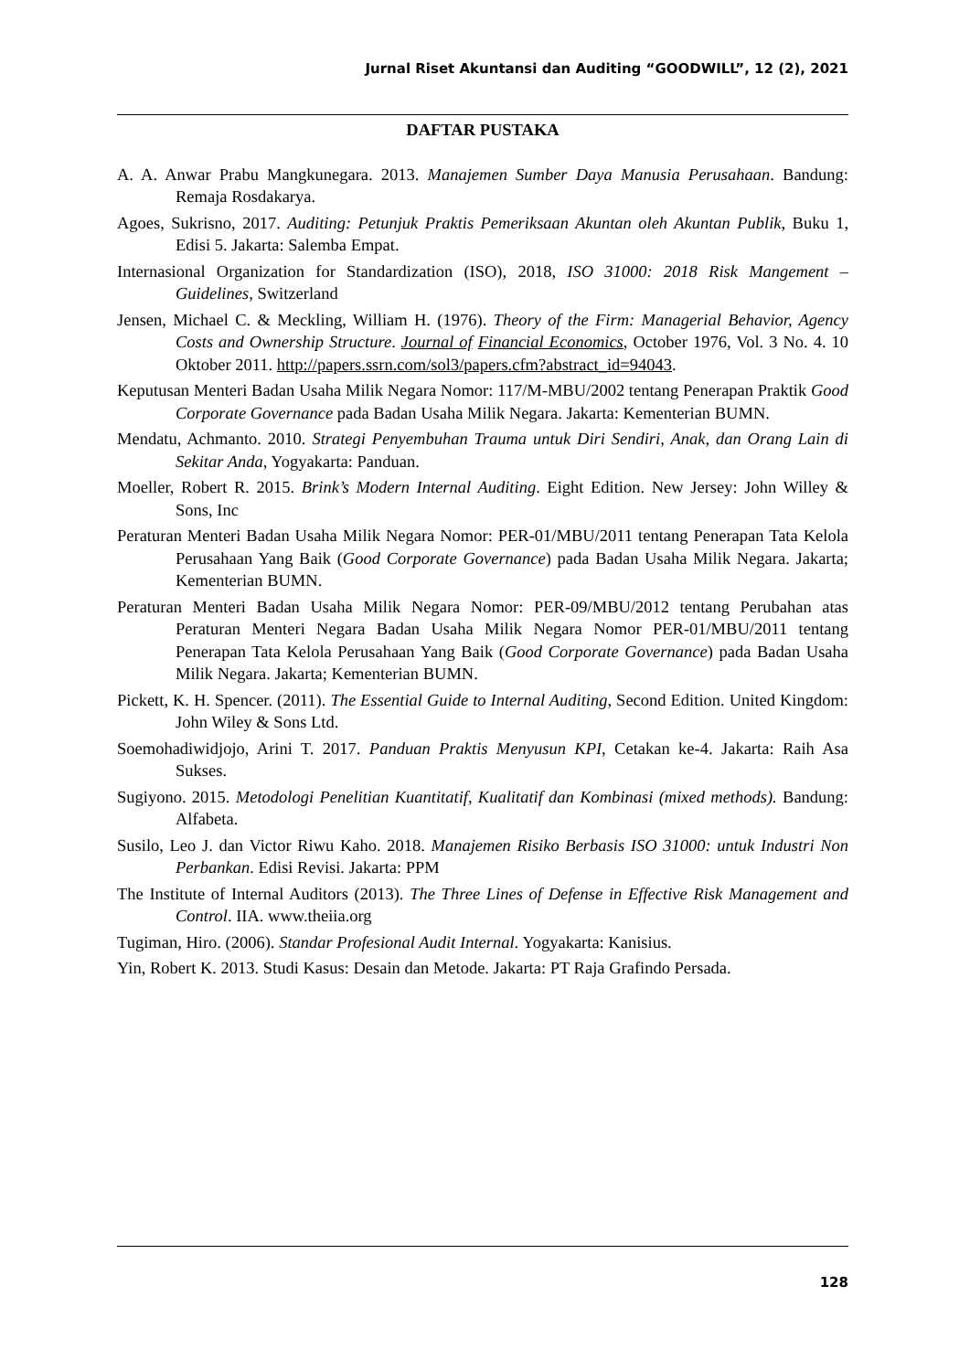Jurnal Riset Akuntansi dan Auditing “GOODWILL”, 12 (2), 2021
DAFTAR PUSTAKA
A. A. Anwar Prabu Mangkunegara. 2013. Manajemen Sumber Daya Manusia Perusahaan. Bandung: Remaja Rosdakarya.
Agoes, Sukrisno, 2017. Auditing: Petunjuk Praktis Pemeriksaan Akuntan oleh Akuntan Publik, Buku 1, Edisi 5. Jakarta: Salemba Empat.
Internasional Organization for Standardization (ISO), 2018, ISO 31000: 2018 Risk Mangement – Guidelines, Switzerland
Jensen, Michael C. & Meckling, William H. (1976). Theory of the Firm: Managerial Behavior, Agency Costs and Ownership Structure. Journal of Financial Economics, October 1976, Vol. 3 No. 4. 10 Oktober 2011. http://papers.ssrn.com/sol3/papers.cfm?abstract_id=94043.
Keputusan Menteri Badan Usaha Milik Negara Nomor: 117/M-MBU/2002 tentang Penerapan Praktik Good Corporate Governance pada Badan Usaha Milik Negara. Jakarta: Kementerian BUMN.
Mendatu, Achmanto. 2010. Strategi Penyembuhan Trauma untuk Diri Sendiri, Anak, dan Orang Lain di Sekitar Anda, Yogyakarta: Panduan.
Moeller, Robert R. 2015. Brink’s Modern Internal Auditing. Eight Edition. New Jersey: John Willey & Sons, Inc
Peraturan Menteri Badan Usaha Milik Negara Nomor: PER-01/MBU/2011 tentang Penerapan Tata Kelola Perusahaan Yang Baik (Good Corporate Governance) pada Badan Usaha Milik Negara. Jakarta; Kementerian BUMN.
Peraturan Menteri Badan Usaha Milik Negara Nomor: PER-09/MBU/2012 tentang Perubahan atas Peraturan Menteri Negara Badan Usaha Milik Negara Nomor PER-01/MBU/2011 tentang Penerapan Tata Kelola Perusahaan Yang Baik (Good Corporate Governance) pada Badan Usaha Milik Negara. Jakarta; Kementerian BUMN.
Pickett, K. H. Spencer. (2011). The Essential Guide to Internal Auditing, Second Edition. United Kingdom: John Wiley & Sons Ltd.
Soemohadiwidjojo, Arini T. 2017. Panduan Praktis Menyusun KPI, Cetakan ke-4. Jakarta: Raih Asa Sukses.
Sugiyono. 2015. Metodologi Penelitian Kuantitatif, Kualitatif dan Kombinasi (mixed methods). Bandung: Alfabeta.
Susilo, Leo J. dan Victor Riwu Kaho. 2018. Manajemen Risiko Berbasis ISO 31000: untuk Industri Non Perbankan. Edisi Revisi. Jakarta: PPM
The Institute of Internal Auditors (2013). The Three Lines of Defense in Effective Risk Management and Control. IIA. www.theiia.org
Tugiman, Hiro. (2006). Standar Profesional Audit Internal. Yogyakarta: Kanisius.
Yin, Robert K. 2013. Studi Kasus: Desain dan Metode. Jakarta: PT Raja Grafindo Persada.
128